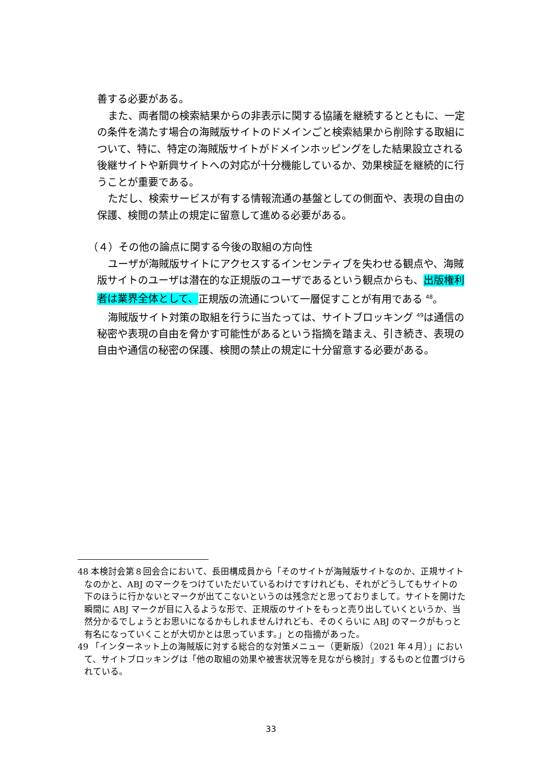善する必要がある。
また、両者間の検索結果からの非表示に関する協議を継続するとともに、一定の条件を満たす場合の海賊版サイトのドメインごと検索結果から削除する取組について、特に、特定の海賊版サイトがドメインホッピングをした結果設立される後継サイトや新興サイトへの対応が十分機能しているか、効果検証を継続的に行うことが重要である。
ただし、検索サービスが有する情報流通の基盤としての側面や、表現の自由の保護、検閲の禁止の規定に留意して進める必要がある。
（４）その他の論点に関する今後の取組の方向性
ユーザが海賊版サイトにアクセスするインセンティブを失わせる観点や、海賊版サイトのユーザは潜在的な正規版のユーザであるという観点からも、出版権利者は業界全体として、正規版の流通について一層促すことが有用である <sup>48</sup>。
海賊版サイト対策の取組を行うに当たっては、サイトブロッキング <sup>49</sup>は通信の秘密や表現の自由を脅かす可能性があるという指摘を踏まえ、引き続き、表現の自由や通信の秘密の保護、検閲の禁止の規定に十分留意する必要がある。
48 本検討会第８回会合において、長田構成員から「そのサイトが海賊版サイトなのか、正規サイトなのかと、ABJ のマークをつけていただいているわけですけれども、それがどうしてもサイトの下のほうに行かないとマークが出てこないというのは残念だと思っておりまして。サイトを開けた瞬間に ABJ マークが目に入るような形で、正規版のサイトをもっと売り出していくというか、当然分かるでしょうとお思いになるかもしれませんけれども、そのくらいに ABJ のマークがもっと有名になっていくことが大切かとは思っています。」との指摘があった。
49 「インターネット上の海賊版に対する総合的な対策メニュー（更新版）（2021 年４月）」において、サイトブロッキングは「他の取組の効果や被害状況等を見ながら検討」するものと位置づけられている。
33